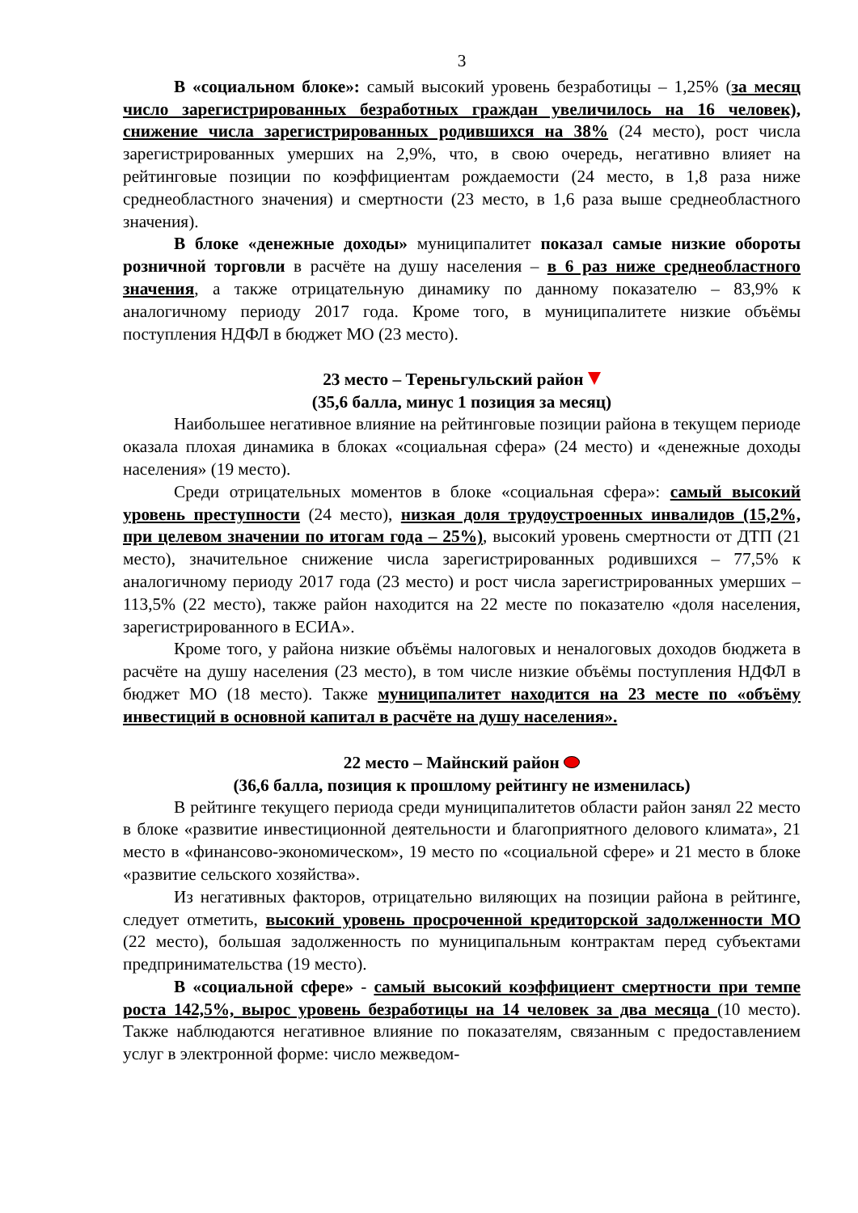3
В «социальном блоке»: самый высокий уровень безработицы – 1,25% (за месяц число зарегистрированных безработных граждан увеличилось на 16 человек), снижение числа зарегистрированных родившихся на 38% (24 место), рост числа зарегистрированных умерших на 2,9%, что, в свою очередь, негативно влияет на рейтинговые позиции по коэффициентам рождаемости (24 место, в 1,8 раза ниже среднеобластного значения) и смертности (23 место, в 1,6 раза выше среднеобластного значения).
В блоке «денежные доходы» муниципалитет показал самые низкие обороты розничной торговли в расчёте на душу населения – в 6 раз ниже среднеобластного значения, а также отрицательную динамику по данному показателю – 83,9% к аналогичному периоду 2017 года. Кроме того, в муниципалитете низкие объёмы поступления НДФЛ в бюджет МО (23 место).
23 место – Тереньгульский район
(35,6 балла, минус 1 позиция за месяц)
Наибольшее негативное влияние на рейтинговые позиции района в текущем периоде оказала плохая динамика в блоках «социальная сфера» (24 место) и «денежные доходы населения» (19 место).
Среди отрицательных моментов в блоке «социальная сфера»: самый высокий уровень преступности (24 место), низкая доля трудоустроенных инвалидов (15,2%, при целевом значении по итогам года – 25%), высокий уровень смертности от ДТП (21 место), значительное снижение числа зарегистрированных родившихся – 77,5% к аналогичному периоду 2017 года (23 место) и рост числа зарегистрированных умерших – 113,5% (22 место), также район находится на 22 месте по показателю «доля населения, зарегистрированного в ЕСИА».
Кроме того, у района низкие объёмы налоговых и неналоговых доходов бюджета в расчёте на душу населения (23 место), в том числе низкие объёмы поступления НДФЛ в бюджет МО (18 место). Также муниципалитет находится на 23 месте по «объёму инвестиций в основной капитал в расчёте на душу населения».
22 место – Майнский район
(36,6 балла, позиция к прошлому рейтингу не изменилась)
В рейтинге текущего периода среди муниципалитетов области район занял 22 место в блоке «развитие инвестиционной деятельности и благоприятного делового климата», 21 место в «финансово-экономическом», 19 место по «социальной сфере» и 21 место в блоке «развитие сельского хозяйства».
Из негативных факторов, отрицательно виляющих на позиции района в рейтинге, следует отметить, высокий уровень просроченной кредиторской задолженности МО (22 место), большая задолженность по муниципальным контрактам перед субъектами предпринимательства (19 место).
В «социальной сфере» - самый высокий коэффициент смертности при темпе роста 142,5%, вырос уровень безработицы на 14 человек за два месяца (10 место). Также наблюдаются негативное влияние по показателям, связанным с предоставлением услуг в электронной форме: число межведом-